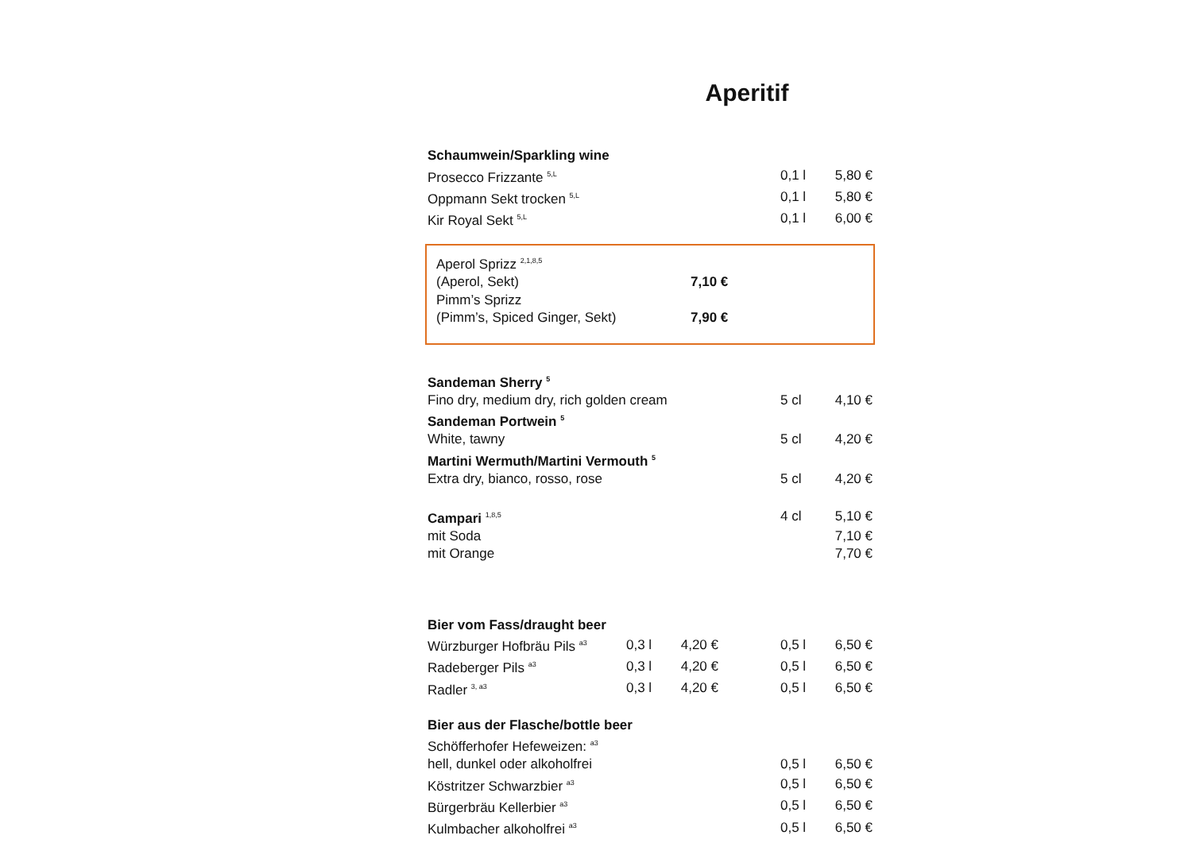Aperitif
| Schaumwein/Sparkling wine | | |
| Prosecco Frizzante <sup>5,L</sup> | 0,1 l | 5,80 € |
| Oppmann Sekt trocken <sup>5,L</sup> | 0,1 l | 5,80 € |
| Kir Royal Sekt <sup>5,L</sup> | 0,1 l | 6,00 € |
| Aperol Sprizz <sup>2,1,8,5</sup> | |
| (Aperol, Sekt) | 7,10 € |
| Pimm’s Sprizz | |
| (Pimm’s, Spiced Ginger, Sekt) | 7,90 € |
| Sandeman Sherry <sup>5</sup> | | |
| Fino dry, medium dry, rich golden cream | 5 cl | 4,10 € |
| Sandeman Portwein <sup>5</sup> | | |
| White, tawny | 5 cl | 4,20 € |
| Martini Wermuth/Martini Vermouth <sup>5</sup> | | |
| Extra dry, bianco, rosso, rose | 5 cl | 4,20 € |
| Campari <sup>1,8,5</sup> | 4 cl | 5,10 € |
| mit Soda | | 7,10 € |
| mit Orange | | 7,70 € |
| Bier vom Fass/draught beer | | | | | |
| Würzburger Hofbräu Pils <sup>a3</sup> | 0,3 l | 4,20 € | | 0,5 l | 6,50 € |
| Radeberger Pils <sup>a3</sup> | 0,3 l | 4,20 € | | 0,5 l | 6,50 € |
| Radler <sup>3, a3</sup> | 0,3 l | 4,20 € | | 0,5 l | 6,50 € |
| Bier aus der Flasche/bottle beer | | | | | |
| Schöfferhofer Hefeweizen: <sup>a3</sup> | | | | | |
| hell, dunkel oder alkoholfrei | | | | 0,5 l | 6,50 € |
| Köstritzer Schwarzbier <sup>a3</sup> | | | | 0,5 l | 6,50 € |
| Bürgerbräu Kellerbier <sup>a3</sup> | | | | 0,5 l | 6,50 € |
| Kulmbacher alkoholfrei <sup>a3</sup> | | | | 0,5 l | 6,50 € |